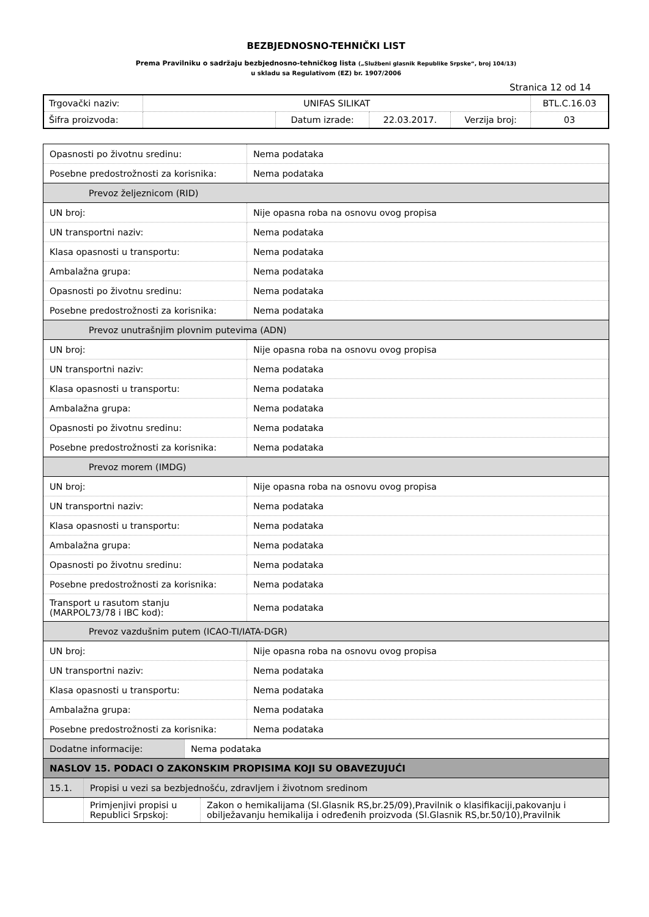BEZBJEDNOSNO-TEHNIČKI LIST
Prema Pravilniku o sadržaju bezbjednosno-tehničkog lista („Službeni glasnik Republike Srpske“, broj 104/13)
u skladu sa Regulativom (EZ) br. 1907/2006
Stranica 12 od 14
| Trgovački naziv: | UNIFAS SILIKAT | | | | BTL.C.16.03 |
| Šifra proizvoda: | | Datum izrade: | 22.03.2017. | Verzija broj: | 03 |
| Opasnosti po životnu sredinu: | Nema podataka |
| Posebne predostrožnosti za korisnika: | Nema podataka |
| Prevoz željeznicom (RID) | |
| UN broj: | Nije opasna roba na osnovu ovog propisa |
| UN transportni naziv: | Nema podataka |
| Klasa opasnosti u transportu: | Nema podataka |
| Ambalažna grupa: | Nema podataka |
| Opasnosti po životnu sredinu: | Nema podataka |
| Posebne predostrožnosti za korisnika: | Nema podataka |
| Prevoz unutrašnjim plovnim putevima (ADN) | |
| UN broj: | Nije opasna roba na osnovu ovog propisa |
| UN transportni naziv: | Nema podataka |
| Klasa opasnosti u transportu: | Nema podataka |
| Ambalažna grupa: | Nema podataka |
| Opasnosti po životnu sredinu: | Nema podataka |
| Posebne predostrožnosti za korisnika: | Nema podataka |
| Prevoz morem (IMDG) | |
| UN broj: | Nije opasna roba na osnovu ovog propisa |
| UN transportni naziv: | Nema podataka |
| Klasa opasnosti u transportu: | Nema podataka |
| Ambalažna grupa: | Nema podataka |
| Opasnosti po životnu sredinu: | Nema podataka |
| Posebne predostrožnosti za korisnika: | Nema podataka |
| Transport u rasutom stanju (MARPOL73/78 i IBC kod): | Nema podataka |
| Prevoz vazdušnim putem (ICAO-TI/IATA-DGR) | |
| UN broj: | Nije opasna roba na osnovu ovog propisa |
| UN transportni naziv: | Nema podataka |
| Klasa opasnosti u transportu: | Nema podataka |
| Ambalažna grupa: | Nema podataka |
| Posebne predostrožnosti za korisnika: | Nema podataka |
| / Dodatne informacije: / Nema podataka / | |
| NASLOV 15. PODACI O ZAKONSKIM PROPISIMA KOJI SU OBAVEZUJUĆI | |
| / 15.1. / Propisi u vezi sa bezbjednošću, zdravljem i životnom sredinom / | |
| / / Primjenjivi propisi u Republici Srpskoj: / Zakon o hemikalijama (Sl.Glasnik RS,br.25/09),Pravilnik o klasifikaciji,pakovanju i obilježavanju hemikalija i određenih proizvoda (Sl.Glasnik RS,br.50/10),Pravilnik / | |